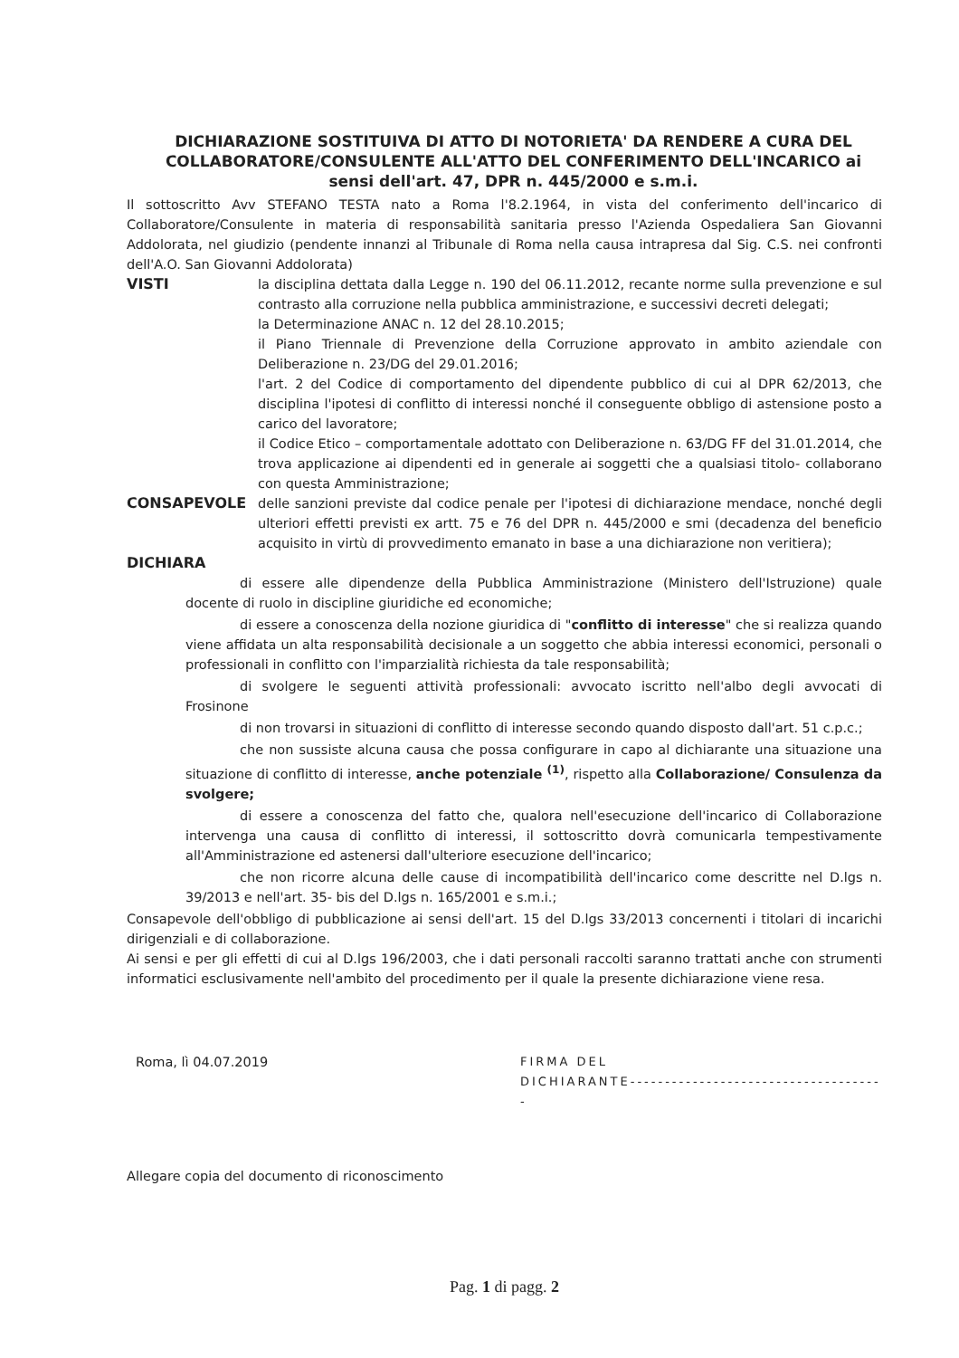DICHIARAZIONE SOSTITUIVA DI ATTO DI NOTORIETA' DA RENDERE A CURA DEL COLLABORATORE/CONSULENTE ALL'ATTO DEL CONFERIMENTO DELL'INCARICO ai sensi dell'art. 47, DPR n. 445/2000 e s.m.i.
Il sottoscritto Avv STEFANO TESTA nato a Roma l'8.2.1964, in vista del conferimento dell'incarico di Collaboratore/Consulente in materia di responsabilità sanitaria presso l'Azienda Ospedaliera San Giovanni Addolorata, nel giudizio (pendente innanzi al Tribunale di Roma nella causa intrapresa dal Sig. C.S. nei confronti dell'A.O. San Giovanni Addolorata)
VISTI la disciplina dettata dalla Legge n. 190 del 06.11.2012, recante norme sulla prevenzione e sul contrasto alla corruzione nella pubblica amministrazione, e successivi decreti delegati;
la Determinazione ANAC n. 12 del 28.10.2015;
il Piano Triennale di Prevenzione della Corruzione approvato in ambito aziendale con Deliberazione n. 23/DG del 29.01.2016;
l'art. 2 del Codice di comportamento del dipendente pubblico di cui al DPR 62/2013, che disciplina l'ipotesi di conflitto di interessi nonché il conseguente obbligo di astensione posto a carico del lavoratore;
il Codice Etico – comportamentale adottato con Deliberazione n. 63/DG FF del 31.01.2014, che trova applicazione ai dipendenti ed in generale ai soggetti che a qualsiasi titolo- collaborano con questa Amministrazione;
CONSAPEVOLE delle sanzioni previste dal codice penale per l'ipotesi di dichiarazione mendace, nonché degli ulteriori effetti previsti ex artt. 75 e 76 del DPR n. 445/2000 e smi (decadenza del beneficio acquisito in virtù di provvedimento emanato in base a una dichiarazione non veritiera);
DICHIARA
di essere alle dipendenze della Pubblica Amministrazione (Ministero dell'Istruzione) quale docente di ruolo in discipline giuridiche ed economiche;
di essere a conoscenza della nozione giuridica di "conflitto di interesse" che si realizza quando viene affidata un alta responsabilità decisionale a un soggetto che abbia interessi economici, personali o professionali in conflitto con l'imparzialità richiesta da tale responsabilità;
di svolgere le seguenti attività professionali: avvocato iscritto nell'albo degli avvocati di Frosinone
di non trovarsi in situazioni di conflitto di interesse secondo quando disposto dall'art. 51 c.p.c.;
che non sussiste alcuna causa che possa configurare in capo al dichiarante una situazione una situazione di conflitto di interesse, anche potenziale <sup>(1)</sup>, rispetto alla Collaborazione/ Consulenza da svolgere;
di essere a conoscenza del fatto che, qualora nell'esecuzione dell'incarico di Collaborazione intervenga una causa di conflitto di interessi, il sottoscritto dovrà comunicarla tempestivamente all'Amministrazione ed astenersi dall'ulteriore esecuzione dell'incarico;
che non ricorre alcuna delle cause di incompatibilità dell'incarico come descritte nel D.lgs n. 39/2013 e nell'art. 35- bis del D.lgs n. 165/2001 e s.m.i.;
Consapevole dell'obbligo di pubblicazione ai sensi dell'art. 15 del D.lgs 33/2013 concernenti i titolari di incarichi dirigenziali e di collaborazione.
Ai sensi e per gli effetti di cui al D.lgs 196/2003, che i dati personali raccolti saranno trattati anche con strumenti informatici esclusivamente nell'ambito del procedimento per il quale la presente dichiarazione viene resa.
Roma, lì 04.07.2019 FIRMA DEL
DICHIARANTE-------------------------------------
Allegare copia del documento di riconoscimento
Pag. 1 di pagg. 2